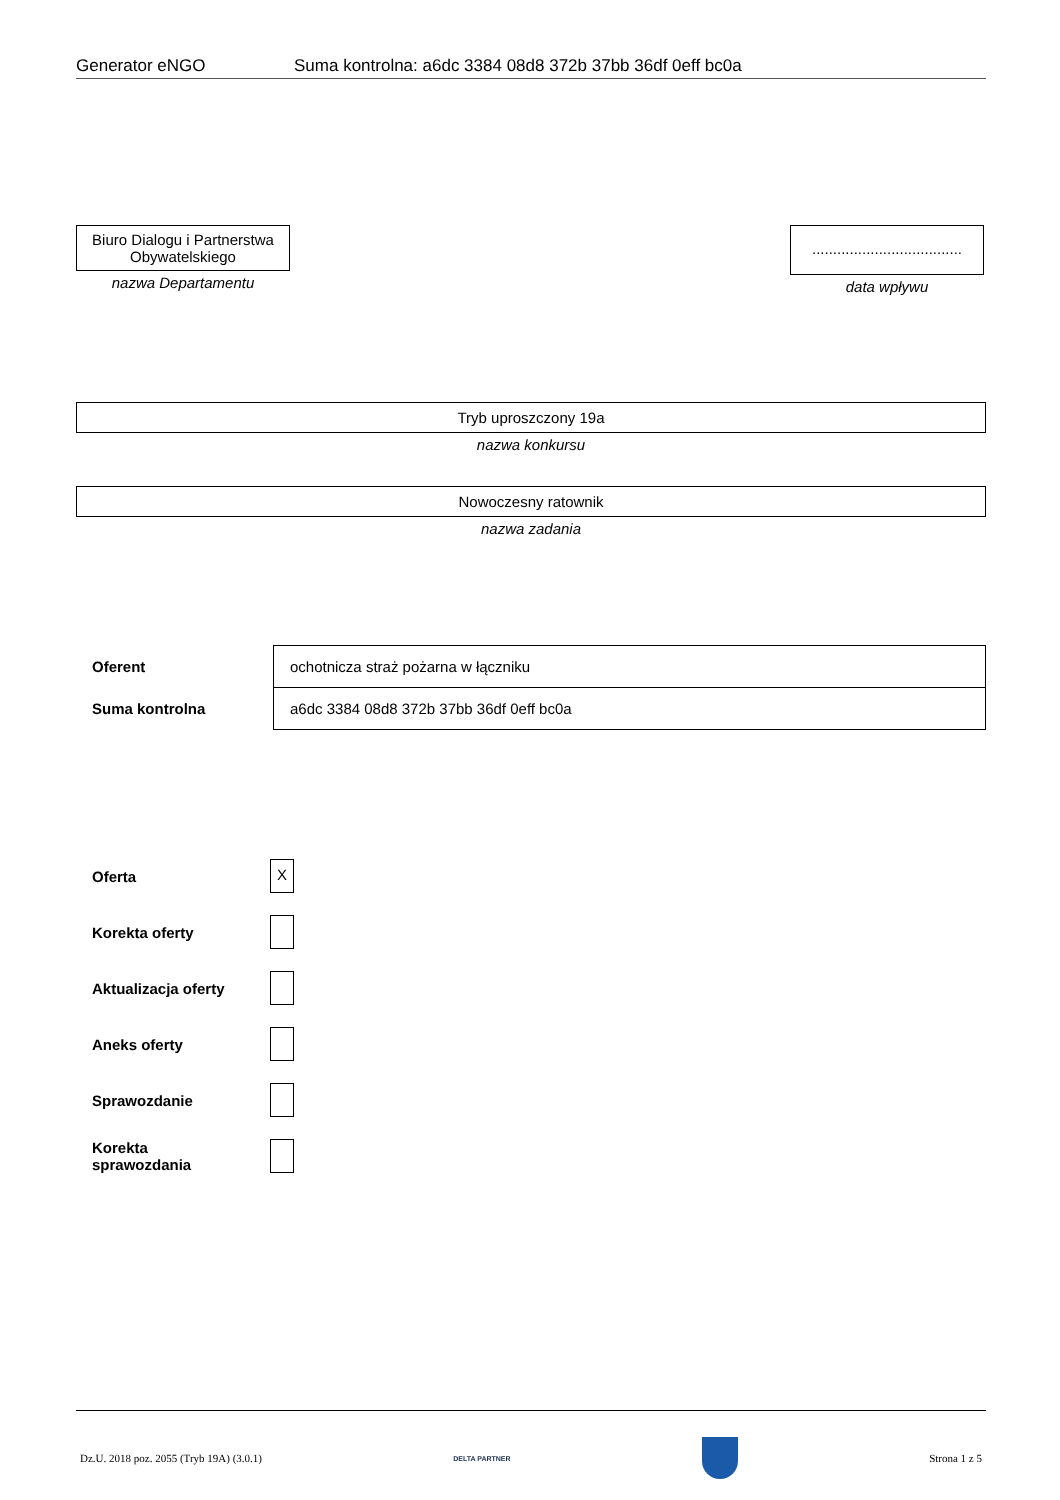Generator eNGO Suma kontrolna: a6dc 3384 08d8 372b 37bb 36df 0eff bc0a
Biuro Dialogu i Partnerstwa Obywatelskiego
nazwa Departamentu
....................................
data wpływu
Tryb uproszczony 19a
nazwa konkursu
Nowoczesny ratownik
nazwa zadania
| Oferent | ochotnicza straż pożarna w łączniku |
| Suma kontrolna | a6dc 3384 08d8 372b 37bb 36df 0eff bc0a |
Oferta X
Korekta oferty
Aktualizacja oferty
Aneks oferty
Sprawozdanie
Korekta
sprawozdania
Dz.U. 2018 poz. 2055 (Tryb 19A) (3.0.1) DELTA PARTNER Strona 1 z 5